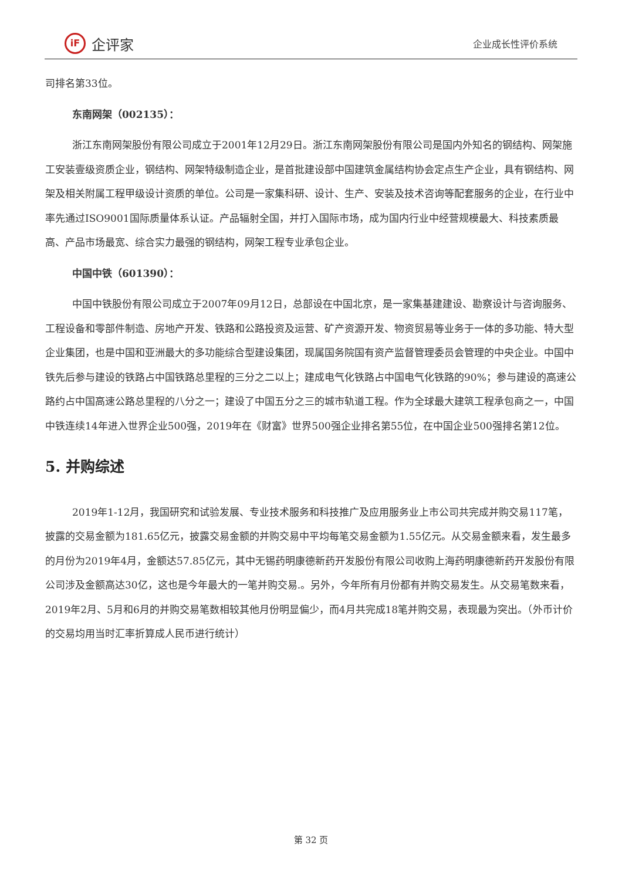iF
企评家
企业成长性评价系统
司排名第33位。
东南网架（002135）：
浙江东南网架股份有限公司成立于2001年12月29日。浙江东南网架股份有限公司是国内外知名的钢结构、网架施工安装壹级资质企业，钢结构、网架特级制造企业，是首批建设部中国建筑金属结构协会定点生产企业，具有钢结构、网架及相关附属工程甲级设计资质的单位。公司是一家集科研、设计、生产、安装及技术咨询等配套服务的企业，在行业中率先通过ISO9001国际质量体系认证。产品辐射全国，并打入国际市场，成为国内行业中经营规模最大、科技素质最高、产品市场最宽、综合实力最强的钢结构，网架工程专业承包企业。
中国中铁（601390）：
中国中铁股份有限公司成立于2007年09月12日，总部设在中国北京，是一家集基建建设、勘察设计与咨询服务、工程设备和零部件制造、房地产开发、铁路和公路投资及运营、矿产资源开发、物资贸易等业务于一体的多功能、特大型企业集团，也是中国和亚洲最大的多功能综合型建设集团，现属国务院国有资产监督管理委员会管理的中央企业。中国中铁先后参与建设的铁路占中国铁路总里程的三分之二以上；建成电气化铁路占中国电气化铁路的90%；参与建设的高速公路约占中国高速公路总里程的八分之一；建设了中国五分之三的城市轨道工程。作为全球最大建筑工程承包商之一，中国中铁连续14年进入世界企业500强，2019年在《财富》世界500强企业排名第55位，在中国企业500强排名第12位。
5. 并购综述
2019年1-12月，我国研究和试验发展、专业技术服务和科技推广及应用服务业上市公司共完成并购交易117笔，披露的交易金额为181.65亿元，披露交易金额的并购交易中平均每笔交易金额为1.55亿元。从交易金额来看，发生最多的月份为2019年4月，金额达57.85亿元，其中无锡药明康德新药开发股份有限公司收购上海药明康德新药开发股份有限公司涉及金额高达30亿，这也是今年最大的一笔并购交易.。另外，今年所有月份都有并购交易发生。从交易笔数来看，2019年2月、5月和6月的并购交易笔数相较其他月份明显偏少，而4月共完成18笔并购交易，表现最为突出。（外币计价的交易均用当时汇率折算成人民币进行统计）
第 32 页